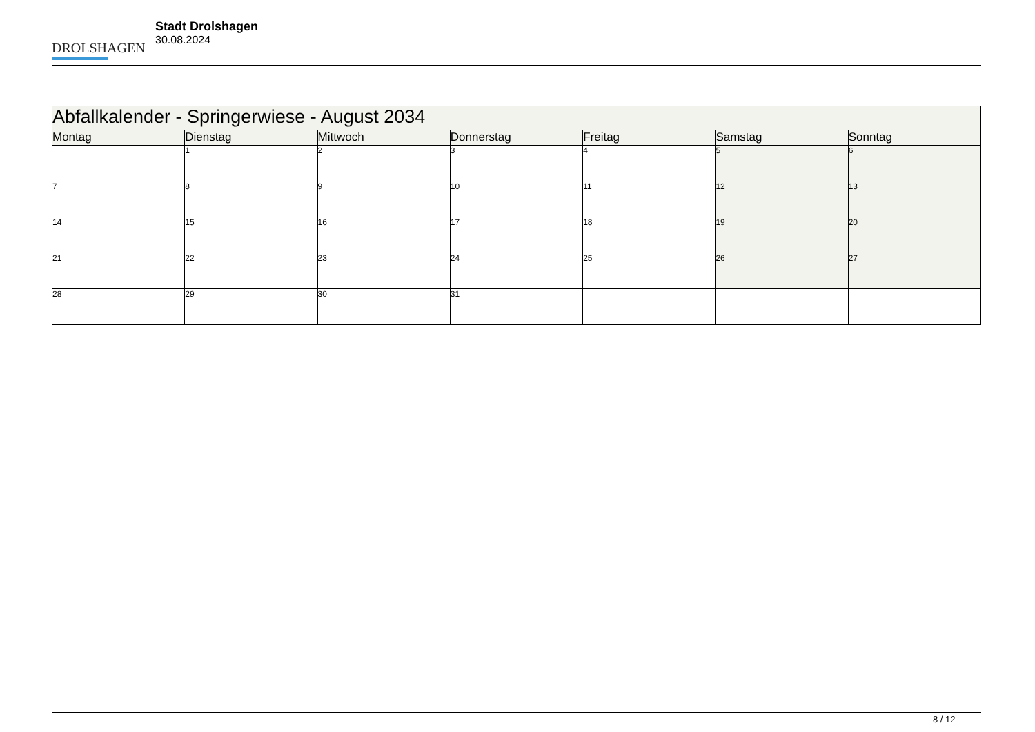DROLSHAGEN
Stadt Drolshagen
30.08.2024
| Abfallkalender - Springerwiese - August 2034 | | | | | | |
| --- | --- | --- | --- | --- | --- | --- |
| Montag | Dienstag | Mittwoch | Donnerstag | Freitag | Samstag | Sonntag |
| | 1 | 2 | 3 | 4 | 5 | 6 |
| 7 | 8 | 9 | 10 | 11 | 12 | 13 |
| 14 | 15 | 16 | 17 | 18 | 19 | 20 |
| 21 | 22 | 23 | 24 | 25 | 26 | 27 |
| 28 | 29 | 30 | 31 | | | |
8 / 12